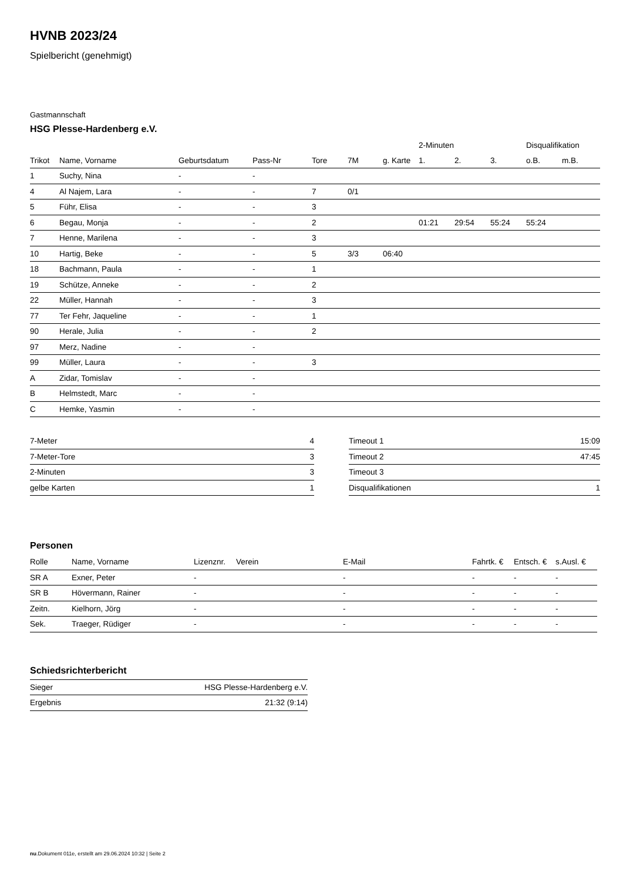HVNB 2023/24
Spielbericht (genehmigt)
Gastmannschaft
HSG Plesse-Hardenberg e.V.
| | | | | | | | 2-Minuten | | | Disqualifikation | |
| --- | --- | --- | --- | --- | --- | --- | --- | --- | --- | --- | --- |
| Trikot | Name, Vorname | Geburtsdatum | Pass-Nr | Tore | 7M | g. Karte | 1. | 2. | 3. | o.B. | m.B. |
| 1 | Suchy, Nina | - | - | | | | | | | | |
| 4 | Al Najem, Lara | - | - | 7 | 0/1 | | | | | | |
| 5 | Führ, Elisa | - | - | 3 | | | | | | | |
| 6 | Begau, Monja | - | - | 2 | | | 01:21 | 29:54 | 55:24 | 55:24 | |
| 7 | Henne, Marilena | - | - | 3 | | | | | | | |
| 10 | Hartig, Beke | - | - | 5 | 3/3 | 06:40 | | | | | |
| 18 | Bachmann, Paula | - | - | 1 | | | | | | | |
| 19 | Schütze, Anneke | - | - | 2 | | | | | | | |
| 22 | Müller, Hannah | - | - | 3 | | | | | | | |
| 77 | Ter Fehr, Jaqueline | - | - | 1 | | | | | | | |
| 90 | Herale, Julia | - | - | 2 | | | | | | | |
| 97 | Merz, Nadine | - | - | | | | | | | | |
| 99 | Müller, Laura | - | - | 3 | | | | | | | |
| A | Zidar, Tomislav | - | - | | | | | | | | |
| B | Helmstedt, Marc | - | - | | | | | | | | |
| C | Hemke, Yasmin | - | - | | | | | | | | |
| 7-Meter | 4 |
| 7-Meter-Tore | 3 |
| 2-Minuten | 3 |
| gelbe Karten | 1 |
| Timeout 1 | 15:09 |
| Timeout 2 | 47:45 |
| Timeout 3 | |
| Disqualifikationen | 1 |
Personen
| Rolle | Name, Vorname | Lizenznr. | Verein | E-Mail | Fahrtk. € | Entsch. € | s.Ausl. € |
| --- | --- | --- | --- | --- | --- | --- | --- |
| SR A | Exner, Peter | - | | - | - | - | - |
| SR B | Hövermann, Rainer | - | | - | - | - | - |
| Zeitn. | Kielhorn, Jörg | - | | - | - | - | - |
| Sek. | Traeger, Rüdiger | - | | - | - | - | - |
Schiedsrichterbericht
| Sieger | HSG Plesse-Hardenberg e.V. |
| Ergebnis | 21:32 (9:14) |
nu.Dokument 011e, erstellt am 29.06.2024 10:32 | Seite 2